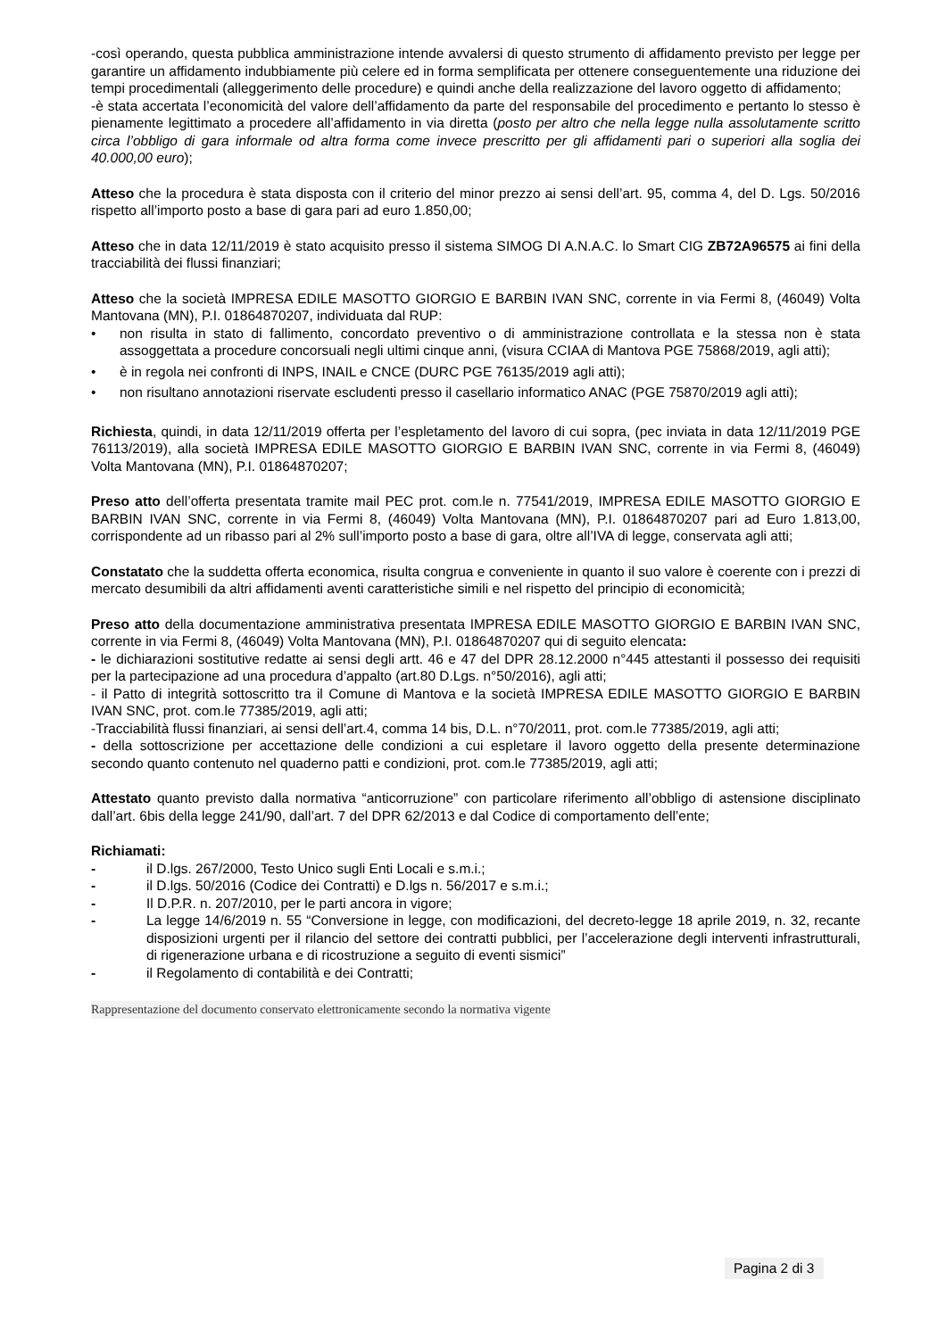-così operando, questa pubblica amministrazione intende avvalersi di questo strumento di affidamento previsto per legge per garantire un affidamento indubbiamente più celere ed in forma semplificata per ottenere conseguentemente una riduzione dei tempi procedimentali (alleggerimento delle procedure) e quindi anche della realizzazione del lavoro oggetto di affidamento;
-è stata accertata l’economicità del valore dell’affidamento da parte del responsabile del procedimento e pertanto lo stesso è pienamente legittimato a procedere all’affidamento in via diretta (posto per altro che nella legge nulla assolutamente scritto circa l’obbligo di gara informale od altra forma come invece prescritto per gli affidamenti pari o superiori alla soglia dei 40.000,00 euro);
Atteso che la procedura è stata disposta con il criterio del minor prezzo ai sensi dell’art. 95, comma 4, del D. Lgs. 50/2016 rispetto all’importo posto a base di gara pari ad euro 1.850,00;
Atteso che in data 12/11/2019 è stato acquisito presso il sistema SIMOG DI A.N.A.C. lo Smart CIG ZB72A96575 ai fini della tracciabilità dei flussi finanziari;
Atteso che la società IMPRESA EDILE MASOTTO GIORGIO E BARBIN IVAN SNC, corrente in via Fermi 8, (46049) Volta Mantovana (MN), P.I. 01864870207, individuata dal RUP:
• non risulta in stato di fallimento, concordato preventivo o di amministrazione controllata e la stessa non è stata assoggettata a procedure concorsuali negli ultimi cinque anni, (visura CCIAA di Mantova PGE 75868/2019, agli atti);
• è in regola nei confronti di INPS, INAIL e CNCE (DURC PGE 76135/2019 agli atti);
• non risultano annotazioni riservate escludenti presso il casellario informatico ANAC (PGE 75870/2019 agli atti);
Richiesta, quindi, in data 12/11/2019 offerta per l’espletamento del lavoro di cui sopra, (pec inviata in data 12/11/2019 PGE 76113/2019), alla società IMPRESA EDILE MASOTTO GIORGIO E BARBIN IVAN SNC, corrente in via Fermi 8, (46049) Volta Mantovana (MN), P.I. 01864870207;
Preso atto dell’offerta presentata tramite mail PEC prot. com.le n. 77541/2019, IMPRESA EDILE MASOTTO GIORGIO E BARBIN IVAN SNC, corrente in via Fermi 8, (46049) Volta Mantovana (MN), P.I. 01864870207 pari ad Euro 1.813,00, corrispondente ad un ribasso pari al 2% sull’importo posto a base di gara, oltre all’IVA di legge, conservata agli atti;
Constatato che la suddetta offerta economica, risulta congrua e conveniente in quanto il suo valore è coerente con i prezzi di mercato desumibili da altri affidamenti aventi caratteristiche simili e nel rispetto del principio di economicità;
Preso atto della documentazione amministrativa presentata IMPRESA EDILE MASOTTO GIORGIO E BARBIN IVAN SNC, corrente in via Fermi 8, (46049) Volta Mantovana (MN), P.I. 01864870207 qui di seguito elencata:
- le dichiarazioni sostitutive redatte ai sensi degli artt. 46 e 47 del DPR 28.12.2000 n°445 attestanti il possesso dei requisiti per la partecipazione ad una procedura d’appalto (art.80 D.Lgs. n°50/2016), agli atti;
- il Patto di integrità sottoscritto tra il Comune di Mantova e la società IMPRESA EDILE MASOTTO GIORGIO E BARBIN IVAN SNC, prot. com.le 77385/2019, agli atti;
-Tracciabilità flussi finanziari, ai sensi dell’art.4, comma 14 bis, D.L. n°70/2011, prot. com.le 77385/2019, agli atti;
- della sottoscrizione per accettazione delle condizioni a cui espletare il lavoro oggetto della presente determinazione secondo quanto contenuto nel quaderno patti e condizioni, prot. com.le 77385/2019, agli atti;
Attestato quanto previsto dalla normativa “anticorruzione” con particolare riferimento all’obbligo di astensione disciplinato dall’art. 6bis della legge 241/90, dall’art. 7 del DPR 62/2013 e dal Codice di comportamento dell’ente;
Richiamati:
- il D.lgs. 267/2000, Testo Unico sugli Enti Locali e s.m.i.;
- il D.lgs. 50/2016 (Codice dei Contratti) e D.lgs n. 56/2017 e s.m.i.;
- Il D.P.R. n. 207/2010, per le parti ancora in vigore;
- La legge 14/6/2019 n. 55 “Conversione in legge, con modificazioni, del decreto-legge 18 aprile 2019, n. 32, recante disposizioni urgenti per il rilancio del settore dei contratti pubblici, per l’accelerazione degli interventi infrastrutturali, di rigenerazione urbana e di ricostruzione a seguito di eventi sismici”
- il Regolamento di contabilità e dei Contratti;
Rappresentazione del documento conservato elettronicamente secondo la normativa vigente
Pagina 2 di 3